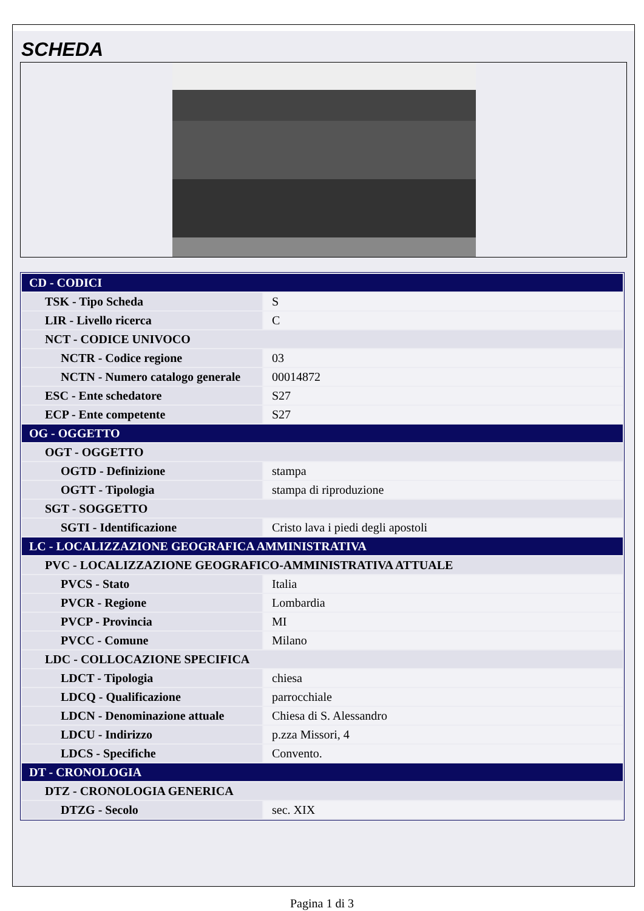SCHEDA
| CD - CODICI | |
| TSK - Tipo Scheda | S |
| LIR - Livello ricerca | C |
| NCT - CODICE UNIVOCO | |
| NCTR - Codice regione | 03 |
| NCTN - Numero catalogo generale | 00014872 |
| ESC - Ente schedatore | S27 |
| ECP - Ente competente | S27 |
| OG - OGGETTO | |
| OGT - OGGETTO | |
| OGTD - Definizione | stampa |
| OGTT - Tipologia | stampa di riproduzione |
| SGT - SOGGETTO | |
| SGTI - Identificazione | Cristo lava i piedi degli apostoli |
| LC - LOCALIZZAZIONE GEOGRAFICA AMMINISTRATIVA | |
| PVC - LOCALIZZAZIONE GEOGRAFICO-AMMINISTRATIVA ATTUALE | |
| PVCS - Stato | Italia |
| PVCR - Regione | Lombardia |
| PVCP - Provincia | MI |
| PVCC - Comune | Milano |
| LDC - COLLOCAZIONE SPECIFICA | |
| LDCT - Tipologia | chiesa |
| LDCQ - Qualificazione | parrocchiale |
| LDCN - Denominazione attuale | Chiesa di S. Alessandro |
| LDCU - Indirizzo | p.zza Missori, 4 |
| LDCS - Specifiche | Convento. |
| DT - CRONOLOGIA | |
| DTZ - CRONOLOGIA GENERICA | |
| DTZG - Secolo | sec. XIX |
Pagina 1 di 3